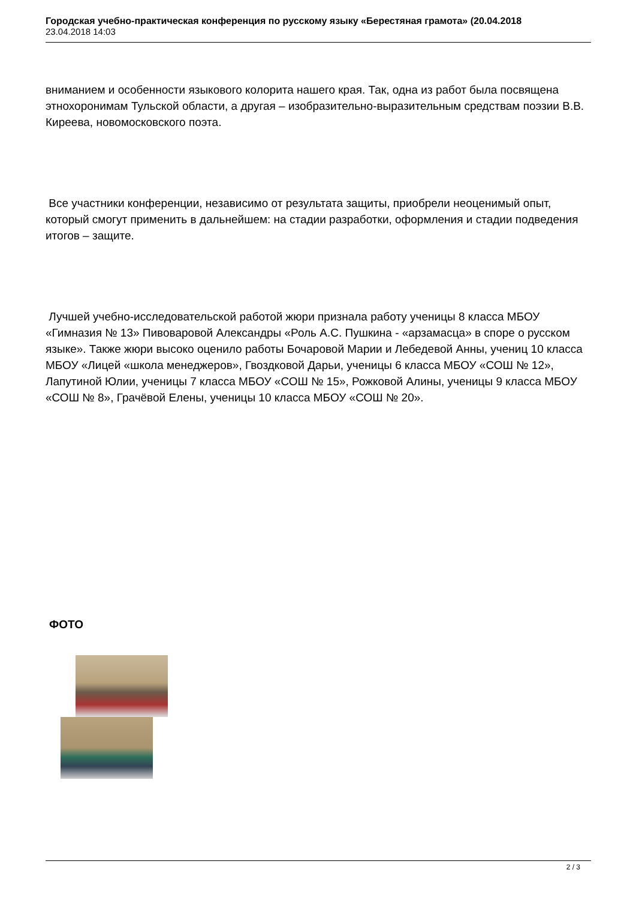Городская учебно-практическая конференция по русскому языку «Берестяная грамота» (20.04.2018
23.04.2018 14:03
вниманием и особенности языкового колорита нашего края. Так, одна из работ была посвящена этнохоронимам Тульской области, а другая – изобразительно-выразительным средствам поэзии В.В. Киреева, новомосковского поэта.
Все участники конференции, независимо от результата защиты, приобрели неоценимый опыт, который смогут применить в дальнейшем: на стадии разработки, оформления и стадии подведения итогов – защите.
Лучшей учебно-исследовательской работой жюри признала работу ученицы 8 класса МБОУ «Гимназия № 13» Пивоваровой Александры «Роль А.С. Пушкина - «арзамасца» в споре о русском языке». Также жюри высоко оценило работы Бочаровой Марии и Лебедевой Анны, учениц 10 класса МБОУ «Лицей «школа менеджеров», Гвоздковой Дарьи, ученицы 6 класса МБОУ «СОШ № 12», Лапутиной Юлии, ученицы 7 класса МБОУ «СОШ № 15», Рожковой Алины, ученицы 9 класса МБОУ «СОШ № 8», Грачёвой Елены, ученицы 10 класса МБОУ «СОШ № 20».
ФОТО
2 / 3